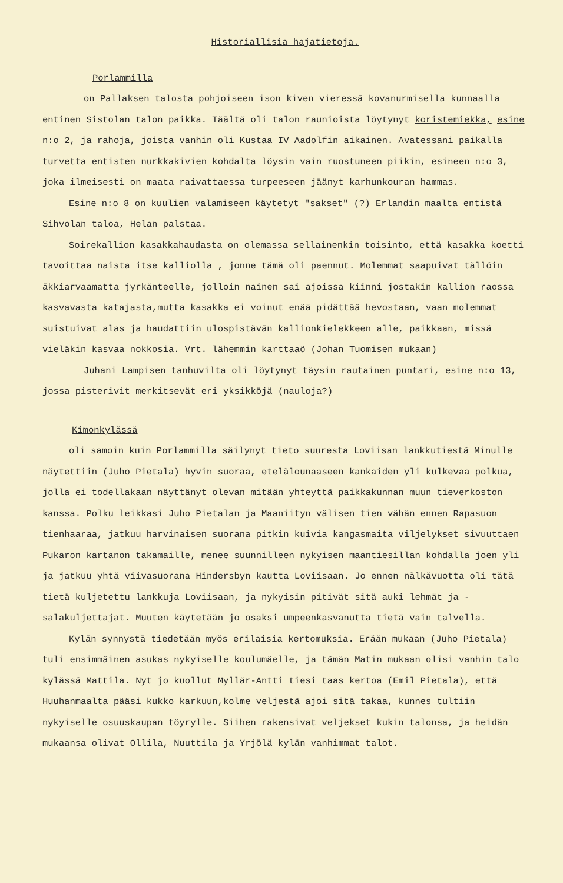Historiallisia hajatietoja.
Porlammilla
on Pallaksen talosta pohjoiseen ison kiven vieressä kovanurmisella kunnaalla entinen Sistolan talon paikka. Täältä oli talon raunioista löytynyt koristemiekka, esine n:o 2, ja rahoja, joista vanhin oli Kustaa IV Aadolfin aikainen. Avatessani paikalla turvetta entisten nurkkakivien kohdalta löysin vain ruostuneen piikin, esineen n:o 3, joka ilmeisesti on maata raivattaessa turpeeseen jäänyt karhunkouran hammas.
Esine n:o 8 on kuulien valamiseen käytetyt "sakset" (?) Erlandin maalta entistä Sihvolan taloa, Helan palstaa.
Soirekallion kasakkahaudasta on olemassa sellainenkin toisinto, että kasakka koetti tavoittaa naista itse kalliolla , jonne tämä oli paennut. Molemmat saapuivat tällöin äkkiarvaamatta jyrkänteelle, jolloin nainen sai ajoissa kiinni jostakin kallion raossa kasvavasta katajasta,mutta kasakka ei voinut enää pidättää hevostaan, vaan molemmat suistuivat alas ja haudattiin ulospistävän kallionkielekkeen alle, paikkaan, missä vieläkin kasvaa nokkosia. Vrt. lähemmin karttaaö (Johan Tuomisen mukaan)
Juhani Lampisen tanhuvilta oli löytynyt täysin rautainen puntari, esine n:o 13, jossa pisterivit merkitsevät eri yksikköjä (nauloja?)
Kimonkylässä
oli samoin kuin Porlammilla säilynyt tieto suuresta Loviisan lankkutiestä Minulle näytettiin (Juho Pietala) hyvin suoraa, etelälounaaseen kankaiden yli kulkevaa polkua, jolla ei todellakaan näyttänyt olevan mitään yhteyttä paikkakunnan muun tieverkoston kanssa. Polku leikkasi Juho Pietalan ja Maaniityn välisen tien vähän ennen Rapasuon tienhaaraa, jatkuu harvinaisen suorana pitkin kuivia kangasmaita viljelykset sivuuttaen Pukaron kartanon takamaille, menee suunnilleen nykyisen maantiesillan kohdalla joen yli ja jatkuu yhtä viivasuorana Hindersbyn kautta Loviisaan. Jo ennen nälkävuotta oli tätä tietä kuljetettu lankkuja Loviisaan, ja nykyisin pitivät sitä auki lehmät ja - salakuljettajat. Muuten käytetään jo osaksi umpeenkasvanutta tietä vain talvella.
Kylän synnystä tiedetään myös erilaisia kertomuksia. Erään mukaan (Juho Pietala) tuli ensimmäinen asukas nykyiselle koulumäelle, ja tämän Matin mukaan olisi vanhin talo kylässä Mattila. Nyt jo kuollut Myllär-Antti tiesi taas kertoa (Emil Pietala), että Huuhanmaalta pääsi kukko karkuun,kolme veljestä ajoi sitä takaa, kunnes tultiin nykyiselle osuuskaupan töyrylle. Siihen rakensivat veljekset kukin talonsa, ja heidän mukaansa olivat Ollila, Nuuttila ja Yrjölä kylän vanhimmat talot.